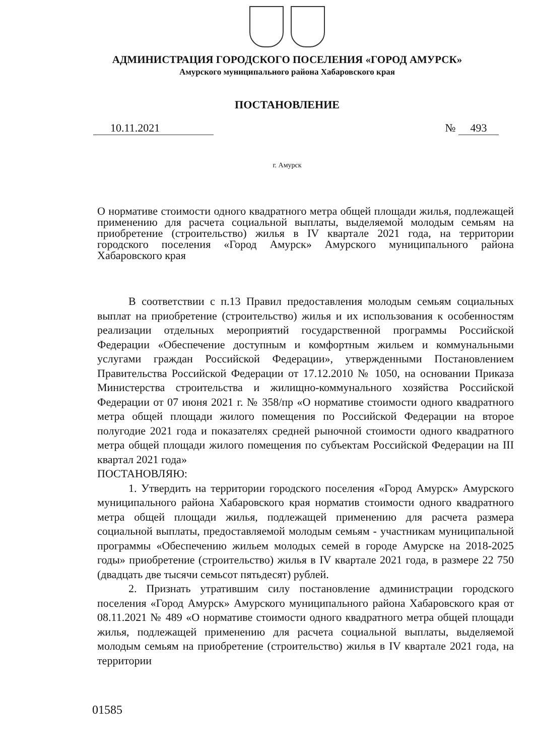АДМИНИСТРАЦИЯ ГОРОДСКОГО ПОСЕЛЕНИЯ «ГОРОД АМУРСК»
Амурского муниципального района Хабаровского края
ПОСТАНОВЛЕНИЕ
10.11.2021 № 493
г. Амурск
О нормативе стоимости одного квадратного метра общей площади жилья, подлежащей применению для расчета социальной выплаты, выделяемой молодым семьям на приобретение (строительство) жилья в IV квартале 2021 года, на территории городского поселения «Город Амурск» Амурского муниципального района Хабаровского края
В соответствии с п.13 Правил предоставления молодым семьям социальных выплат на приобретение (строительство) жилья и их использования к особенностям реализации отдельных мероприятий государственной программы Российской Федерации «Обеспечение доступным и комфортным жильем и коммунальными услугами граждан Российской Федерации», утвержденными Постановлением Правительства Российской Федерации от 17.12.2010 № 1050, на основании Приказа Министерства строительства и жилищно-коммунального хозяйства Российской Федерации от 07 июня 2021 г. № 358/пр «О нормативе стоимости одного квадратного метра общей площади жилого помещения по Российской Федерации на второе полугодие 2021 года и показателях средней рыночной стоимости одного квадратного метра общей площади жилого помещения по субъектам Российской Федерации на III квартал 2021 года»
ПОСТАНОВЛЯЮ:
1. Утвердить на территории городского поселения «Город Амурск» Амурского муниципального района Хабаровского края норматив стоимости одного квадратного метра общей площади жилья, подлежащей применению для расчета размера социальной выплаты, предоставляемой молодым семьям - участникам муниципальной программы «Обеспечению жильем молодых семей в городе Амурске на 2018-2025 годы» приобретение (строительство) жилья в IV квартале 2021 года, в размере 22 750 (двадцать две тысячи семьсот пятьдесят) рублей.
2. Признать утратившим силу постановление администрации городского поселения «Город Амурск» Амурского муниципального района Хабаровского края от 08.11.2021 № 489 «О нормативе стоимости одного квадратного метра общей площади жилья, подлежащей применению для расчета социальной выплаты, выделяемой молодым семьям на приобретение (строительство) жилья в IV квартале 2021 года, на территории
01585